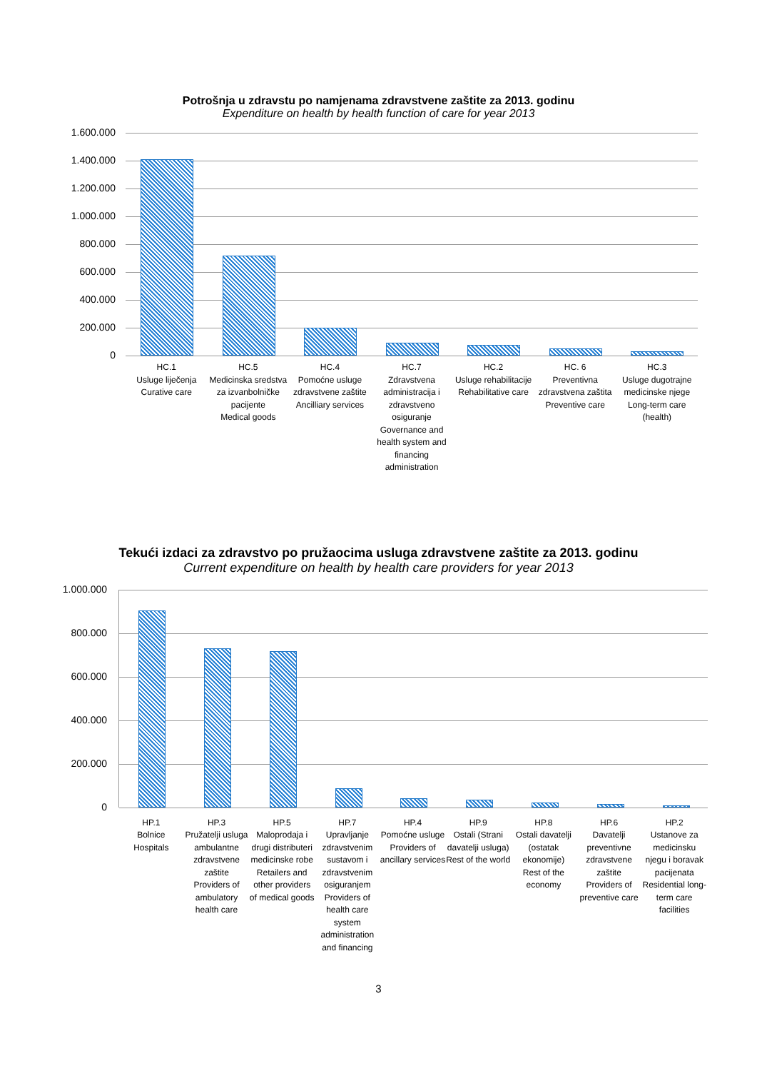Potrošnja u zdravstu po namjenama zdravstvene zaštite za 2013. godinu
Expenditure on health by health function of care for year 2013
1.600.000
1.400.000
1.200.000
1.000.000
800.000
600.000
400.000
200.000
0
HC.1
Usluge liječenja
Curative care
HC.5
Medicinska sredstva za izvanbolničke pacijente
Medical goods
HC.4
Pomoćne usluge zdravstvene zaštite
Ancilliary services
HC.7
Zdravstvena administracija i zdravstveno osiguranje
Governance and health system and financing administration
HC.2
Usluge rehabilitacije
Rehabilitative care
HC. 6
Preventivna zdravstvena zaštita
Preventive care
HC.3
Usluge dugotrajne medicinske njege
Long-term care (health)
Tekući izdaci za zdravstvo po pružaocima usluga zdravstvene zaštite za 2013. godinu
Current expenditure on health by health care providers for year 2013
1.000.000
800.000
600.000
400.000
200.000
0
HP.1
Bolnice
Hospitals
HP.3
Pružatelji usluga ambulantne zdravstvene zaštite
Providers of ambulatory health care
HP.5
Maloprodaja i drugi distributeri medicinske robe
Retailers and other providers of medical goods
HP.7
Upravljanje zdravstvenim sustavom i zdravstvenim osiguranjem
Providers of health care system administration and financing
HP.4
Pomoćne usluge
Providers of ancillary services
HP.9
Ostali (Strani davatelji usluga)
Rest of the world
HP.8
Ostali davatelji (ostatak ekonomije)
Rest of the economy
HP.6
Davatelji preventivne zdravstvene zaštite
Providers of preventive care
HP.2
Ustanove za medicinsku njegu i boravak pacijenata
Residential long-term care facilities
3